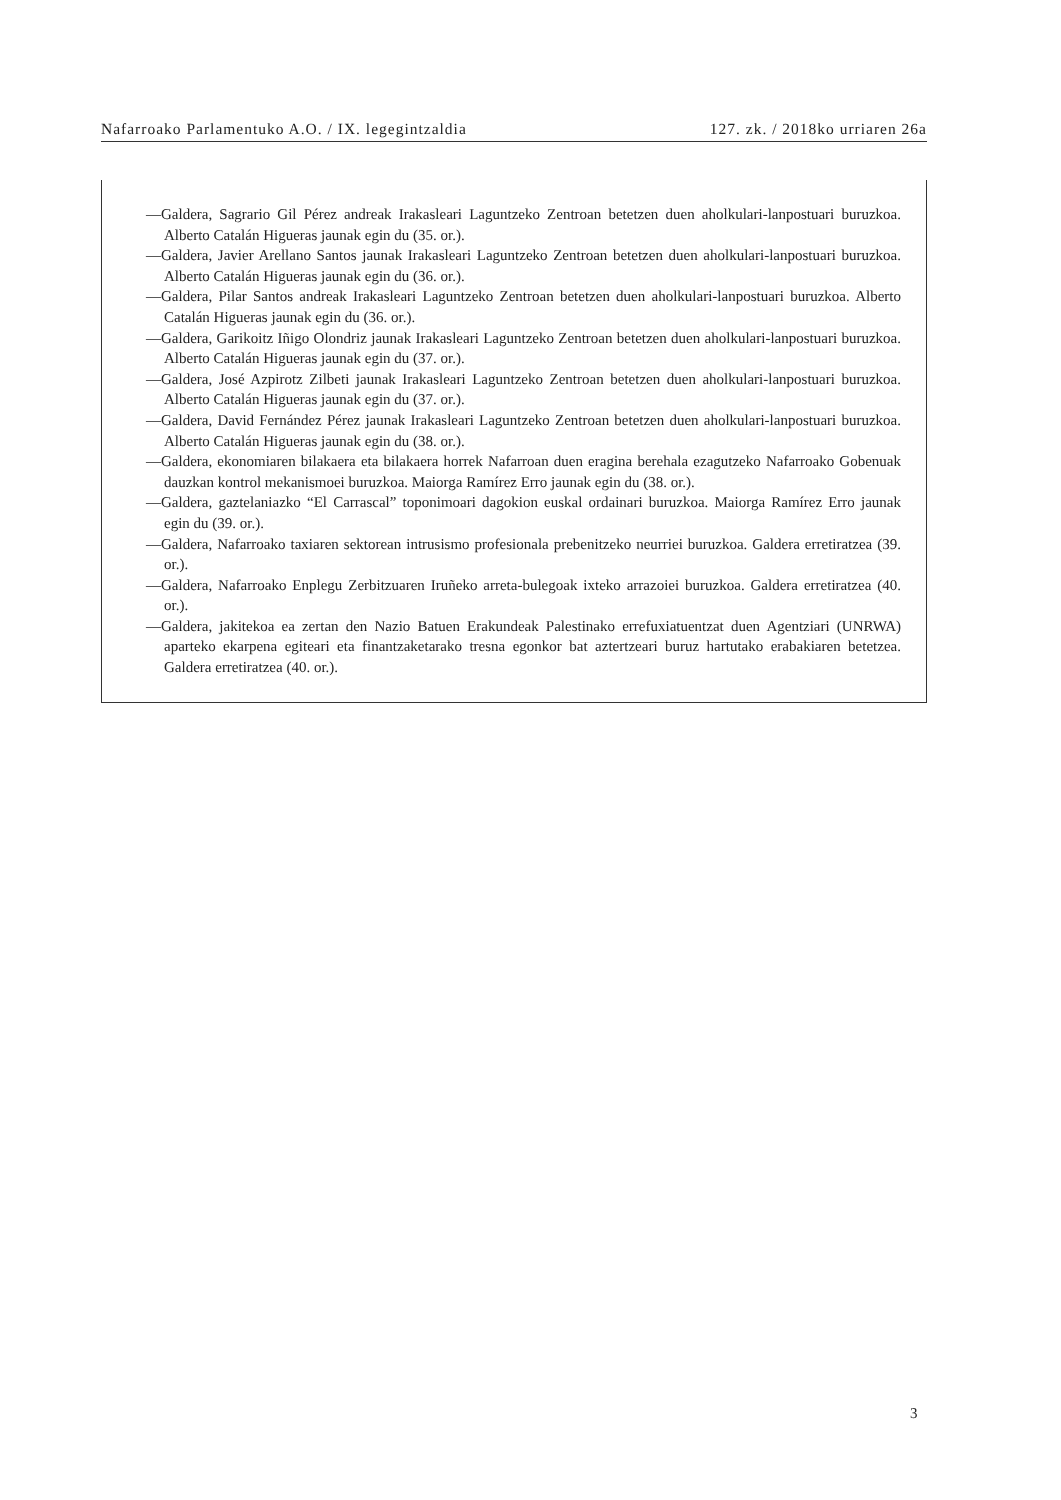Nafarroako Parlamentuko A.O. / IX. legegintzaldia 127. zk. / 2018ko urriaren 26a
—Galdera, Sagrario Gil Pérez andreak Irakasleari Laguntzeko Zentroan betetzen duen aholkulari-lanpostuari buruzkoa. Alberto Catalán Higueras jaunak egin du (35. or.).
—Galdera, Javier Arellano Santos jaunak Irakasleari Laguntzeko Zentroan betetzen duen aholkulari-lanpos­tuari buruzkoa. Alberto Catalán Higueras jaunak egin du (36. or.).
—Galdera, Pilar Santos andreak Irakasleari Laguntzeko Zentroan betetzen duen aholkulari-lanpostuari buruzkoa. Alberto Catalán Higueras jaunak egin du (36. or.).
—Galdera, Garikoitz Iñigo Olondriz jaunak Irakasleari Laguntzeko Zentroan betetzen duen aholkulari-lan­postuari buruzkoa. Alberto Catalán Higueras jaunak egin du (37. or.).
—Galdera, José Azpirotz Zilbeti jaunak Irakasleari Laguntzeko Zentroan betetzen duen aholkulari-lanpos­tuari buruzkoa. Alberto Catalán Higueras jaunak egin du (37. or.).
—Galdera, David Fernández Pérez jaunak Irakasleari Laguntzeko Zentroan betetzen duen aholkulari-lanpos­tuari buruzkoa. Alberto Catalán Higueras jaunak egin du (38. or.).
—Galdera, ekonomiaren bilakaera eta bilakaera horrek Nafarroan duen eragina berehala ezagutzeko Nafarro­ako Gobenuak dauzkan kontrol mekanismoei buruzkoa. Maiorga Ramírez Erro jaunak egin du (38. or.).
—Galdera, gaztelaniazko “El Carrascal” toponimoari dagokion euskal ordainari buruzkoa. Maiorga Ramírez Erro jaunak egin du (39. or.).
—Galdera, Nafarroako taxiaren sektorean intrusismo profesionala prebenitzeko neurriei buruzkoa. Galdera erretiratzea (39. or.).
—Galdera, Nafarroako Enplegu Zerbitzuaren Iruñeko arreta-bulegoak ixteko arrazoiei buruzkoa. Galdera erretiratzea (40. or.).
—Galdera, jakitekoa ea zertan den Nazio Batuen Erakundeak Palestinako errefuxiatuentzat duen Agentziari (UNRWA) aparteko ekarpena egiteari eta finantzaketarako tresna egonkor bat aztertzeari buruz hartutako erabakiaren betetzea. Galdera erretiratzea (40. or.).
3